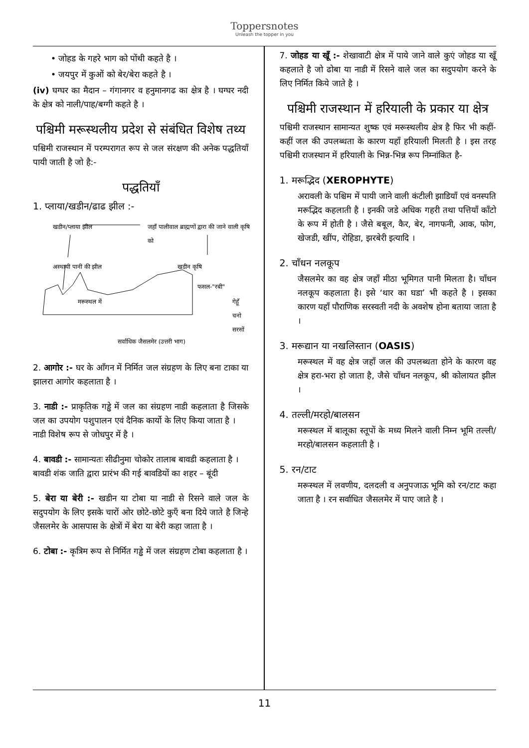Toppersnotes
Unleash the topper in you
• जोहड के गहरे भाग को पोंथी कहते है ।
• जयपुर में कुओं को बेर/बेरा कहते है ।
(iv) घग्घर का मैदान – गंगानगर व हनुमानगढ का क्षेत्र है । घग्घर नदी के क्षेत्र को नाली/पाह/बग्गी कहते है ।
पश्चिमी मरूस्थलीय प्रदेश से संबंधित विशेष तथ्य
पश्चिमी राजस्थान में परम्परागत रूप से जल संरक्षण की अनेक पद्धतियाँ पायी जाती है जो है:-
पद्धतियाँ
1. प्लाया/खडीन/ढाढ झील :-
खडीन/प्लाया झील
जहाँ पालीवाल ब्राह्मणों द्वारा की जाने वाली कृषि को
अस्थायी पानी की झील खडीन कृषि
फसल-"रबी"
मरूस्थल में
गेहूँ
चनो
सरसों
सर्वाधिक जैसलमेर (उत्तरी भाग)
2. आगोर :- घर के आँगन में निर्मित जल संग्रहण के लिए बना टाका या झालरा आगोर कहलाता है ।
3. नाडी :- प्राकृतिक गड्ढे में जल का संग्रहण नाडी कहलाता है जिसके जल का उपयोग पशुपालन एवं दैनिक कार्यो के लिए किया जाता है ।
नाडी विशेष रूप से जोधपुर में है ।
4. बावडी :- सामान्यतः सीढीनुमा चोकोर तालाब बावडी कहलाता है ।
बावडी शंक जाति द्वारा प्रारंभ की गई बावडियों का शहर – बूंदी
5. बेरा या बेरी :- खडीन या टोबा या नाडी से रिसने वाले जल के सदुपयोग के लिए इसके चारों ओर छोटे-छोटे कुएँ बना दिये जाते है जिन्हे जैसलमेर के आसपास के क्षेत्रों में बेरा या बेरी कहा जाता है ।
6. टोबा :- कृत्रिम रूप से निर्मित गड्ढे में जल संग्रहण टोबा कहलाता है ।
7. जोहड या खूँ :- शेखावाटी क्षेत्र में पाये जाने वाले कुएं जोहड या खूँ कहलाते है जो ढोबा या नाडी में रिसने वाले जल का सदुपयोग करने के लिए निर्मित किये जाते है ।
पश्चिमी राजस्थान में हरियाली के प्रकार या क्षेत्र
पश्चिमी राजस्थान सामान्यत शुष्क एवं मरूस्थलीय क्षेत्र है फिर भी कहीं-कहीं जल की उपलब्धता के कारण यहाँ हरियाली मिलती है । इस तरह पश्चिमी राजस्थान में हरियाली के भिन्न-भिन्न रूप निम्नांकित है-
1. मरूद्भिद (XEROPHYTE)
अरावली के पश्चिम में पायी जाने वाली कंटीली झाडियाँ एवं वनस्पति मरूद्भिद कहलाती है । इनकी जडे अधिक गहरी तथा पत्तियाँ काँटो के रूप में होती है । जैसे बबूल, कैर, बेर, नागफनी, आक, फोग, खेजडी, खींप, रोहिडा, झरबेरी इत्यादि ।
2. चाँधन नलकूप
जैसलमेर का वह क्षेत्र जहाँ मीठा भूमिगत पानी मिलता है। चाँधन नलकूप कहलाता है। इसे ‘थार का घडा’ भी कहते है । इसका कारण यहाँ पौराणिक सरस्वती नदी के अवशेष होना बताया जाता है ।
3. मरूद्यान या नखलिस्तान (OASIS)
मरूस्थल में वह क्षेत्र जहाँ जल की उपलब्धता होने के कारण वह क्षेत्र हरा-भरा हो जाता है, जैसे चाँधन नलकूप, श्री कोलायत झील ।
4. तल्ली/मरहो/बालसन
मरूस्थल में बालूका स्तूपों के मध्य मिलने वाली निम्न भूमि तल्ली/मरहो/बालसन कहलाती है ।
5. रन/टाट
मरूस्थल में लवणीय, दलदली व अनुपजाऊ भूमि को रन/टाट कहा जाता है । रन सर्वाधित जैसलमेर में पाए जाते है ।
11